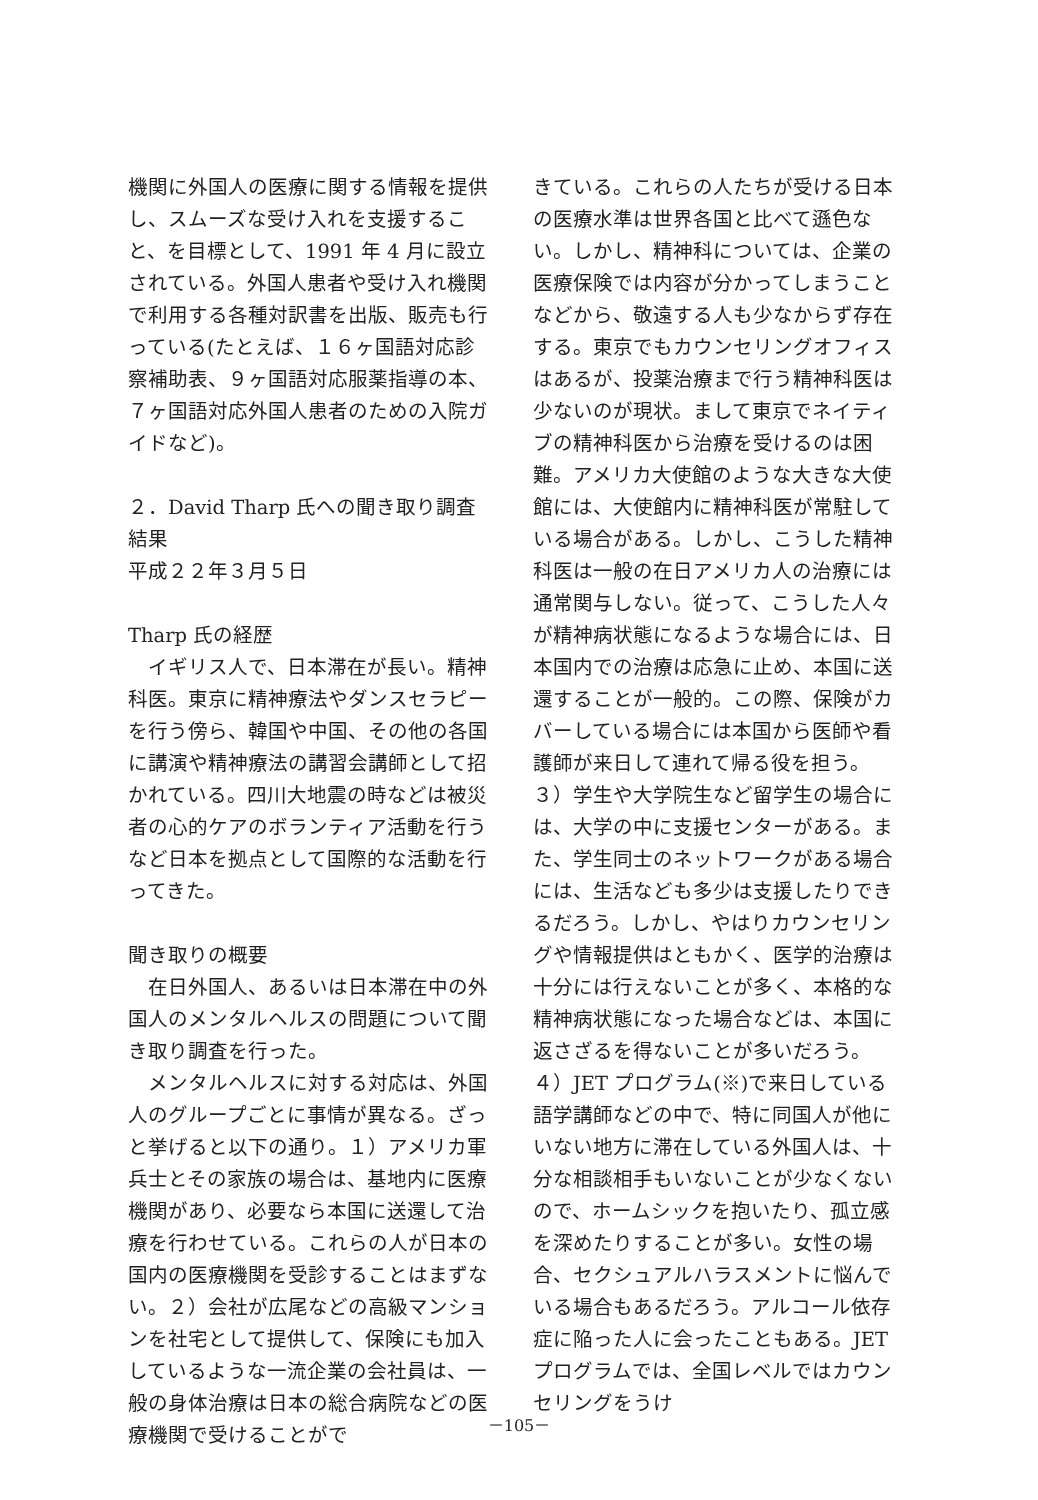機関に外国人の医療に関する情報を提供し、スムーズな受け入れを支援すること、を目標として、1991 年 4 月に設立されている。外国人患者や受け入れ機関で利用する各種対訳書を出版、販売も行っている(たとえば、１６ヶ国語対応診察補助表、９ヶ国語対応服薬指導の本、７ヶ国語対応外国人患者のための入院ガイドなど)。
２．David Tharp 氏への聞き取り調査結果
平成２２年３月５日
Tharp 氏の経歴
　イギリス人で、日本滞在が長い。精神科医。東京に精神療法やダンスセラピーを行う傍ら、韓国や中国、その他の各国に講演や精神療法の講習会講師として招かれている。四川大地震の時などは被災者の心的ケアのボランティア活動を行うなど日本を拠点として国際的な活動を行ってきた。
聞き取りの概要
　在日外国人、あるいは日本滞在中の外国人のメンタルヘルスの問題について聞き取り調査を行った。
　メンタルヘルスに対する対応は、外国人のグループごとに事情が異なる。ざっと挙げると以下の通り。１）アメリカ軍兵士とその家族の場合は、基地内に医療機関があり、必要なら本国に送還して治療を行わせている。これらの人が日本の国内の医療機関を受診することはまずない。２）会社が広尾などの高級マンションを社宅として提供して、保険にも加入しているような一流企業の会社員は、一般の身体治療は日本の総合病院などの医療機関で受けることがで
きている。これらの人たちが受ける日本の医療水準は世界各国と比べて遜色ない。しかし、精神科については、企業の医療保険では内容が分かってしまうことなどから、敬遠する人も少なからず存在する。東京でもカウンセリングオフィスはあるが、投薬治療まで行う精神科医は少ないのが現状。まして東京でネイティブの精神科医から治療を受けるのは困難。アメリカ大使館のような大きな大使館には、大使館内に精神科医が常駐している場合がある。しかし、こうした精神科医は一般の在日アメリカ人の治療には通常関与しない。従って、こうした人々が精神病状態になるような場合には、日本国内での治療は応急に止め、本国に送還することが一般的。この際、保険がカバーしている場合には本国から医師や看護師が来日して連れて帰る役を担う。３）学生や大学院生など留学生の場合には、大学の中に支援センターがある。また、学生同士のネットワークがある場合には、生活なども多少は支援したりできるだろう。しかし、やはりカウンセリングや情報提供はともかく、医学的治療は十分には行えないことが多く、本格的な精神病状態になった場合などは、本国に返さざるを得ないことが多いだろう。４）JET プログラム(※)で来日している語学講師などの中で、特に同国人が他にいない地方に滞在している外国人は、十分な相談相手もいないことが少なくないので、ホームシックを抱いたり、孤立感を深めたりすることが多い。女性の場合、セクシュアルハラスメントに悩んでいる場合もあるだろう。アルコール依存症に陥った人に会ったこともある。JET プログラムでは、全国レベルではカウンセリングをうけ
－105－